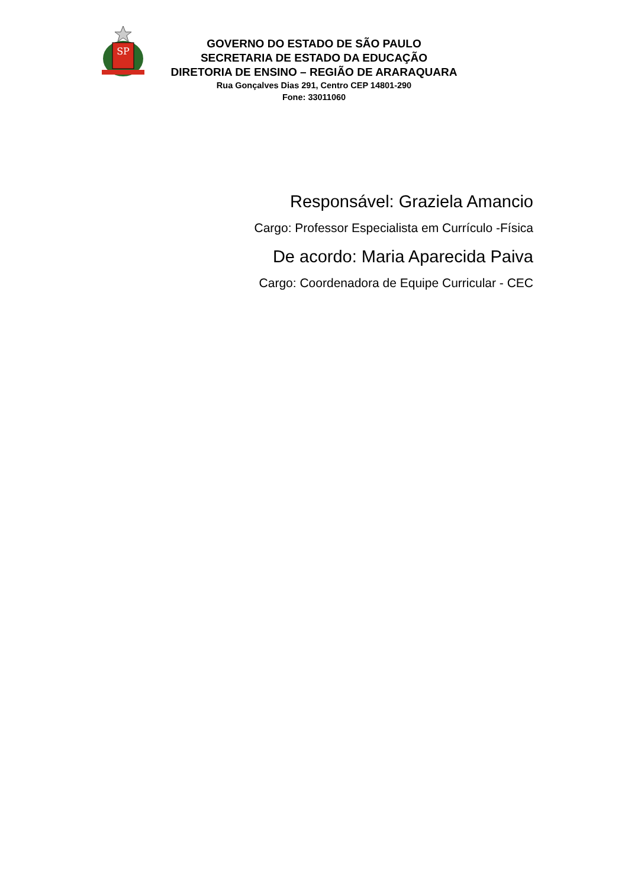SP
GOVERNO DO ESTADO DE SÃO PAULO
SECRETARIA DE ESTADO DA EDUCAÇÃO
DIRETORIA DE ENSINO – REGIÃO DE ARARAQUARA
Rua Gonçalves Dias 291, Centro CEP 14801-290
Fone: 33011060
Responsável: Graziela Amancio
Cargo: Professor Especialista em Currículo -Física
De acordo: Maria Aparecida Paiva
Cargo: Coordenadora de Equipe Curricular - CEC